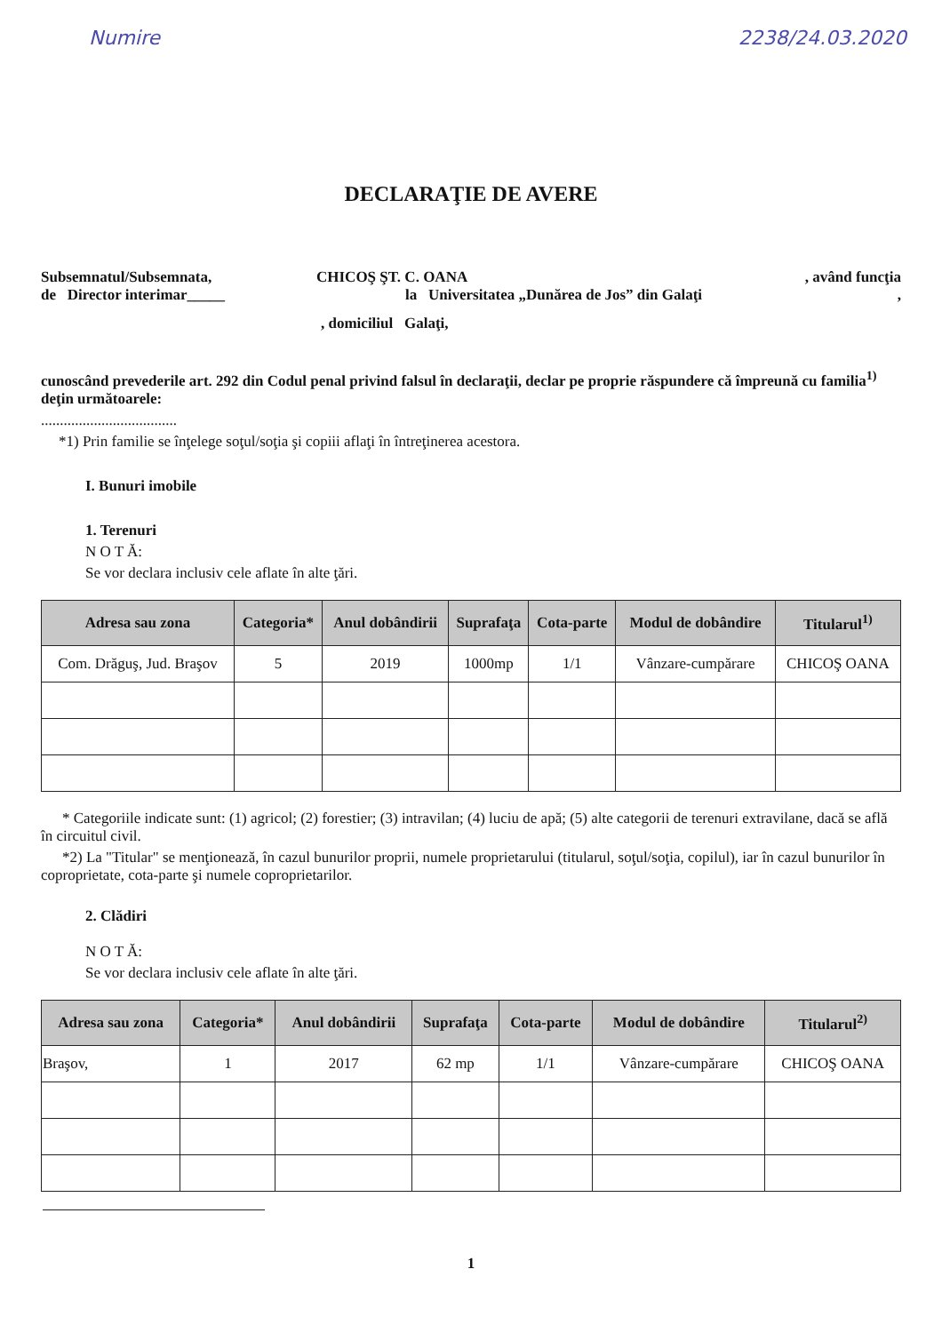Numire 2238/24.03.2020
DECLARAŢIE DE AVERE
Subsemnatul/Subsemnata, CHICOŞ ŞT. C. OANA, având funcţia
de Director interimar_____ la Universitatea „Dunărea de Jos” din Galaţi,
, domiciliul Galaţi,
cunoscând prevederile art. 292 din Codul penal privind falsul în declaraţii, declar pe proprie răspundere că împreună cu familia<sup>1)</sup> deţin următoarele:
....................................
*1) Prin familie se înţelege soţul/soţia şi copiii aflaţi în întreţinerea acestora.
I. Bunuri imobile
1. Terenuri
N O T Ă:
Se vor declara inclusiv cele aflate în alte ţări.
| Adresa sau zona | Categoria* | Anul dobândirii | Suprafaţa | Cota-parte | Modul de dobândire | Titularul<sup>1)</sup> |
| --- | --- | --- | --- | --- | --- | --- |
| Com. Drăguş, Jud. Braşov | 5 | 2019 | 1000mp | 1/1 | Vânzare-cumpărare | CHICOŞ OANA |
* Categoriile indicate sunt: (1) agricol; (2) forestier; (3) intravilan; (4) luciu de apă; (5) alte categorii de terenuri extravilane, dacă se află în circuitul civil.
*2) La "Titular" se menţionează, în cazul bunurilor proprii, numele proprietarului (titularul, soţul/soţia, copilul), iar în cazul bunurilor în coproprietate, cota-parte şi numele coproprietarilor.
2. Clădiri
N O T Ă:
Se vor declara inclusiv cele aflate în alte ţări.
| Adresa sau zona | Categoria* | Anul dobândirii | Suprafaţa | Cota-parte | Modul de dobândire | Titularul<sup>2)</sup> |
| --- | --- | --- | --- | --- | --- | --- |
| Braşov, | 1 | 2017 | 62 mp | 1/1 | Vânzare-cumpărare | CHICOŞ OANA |
1